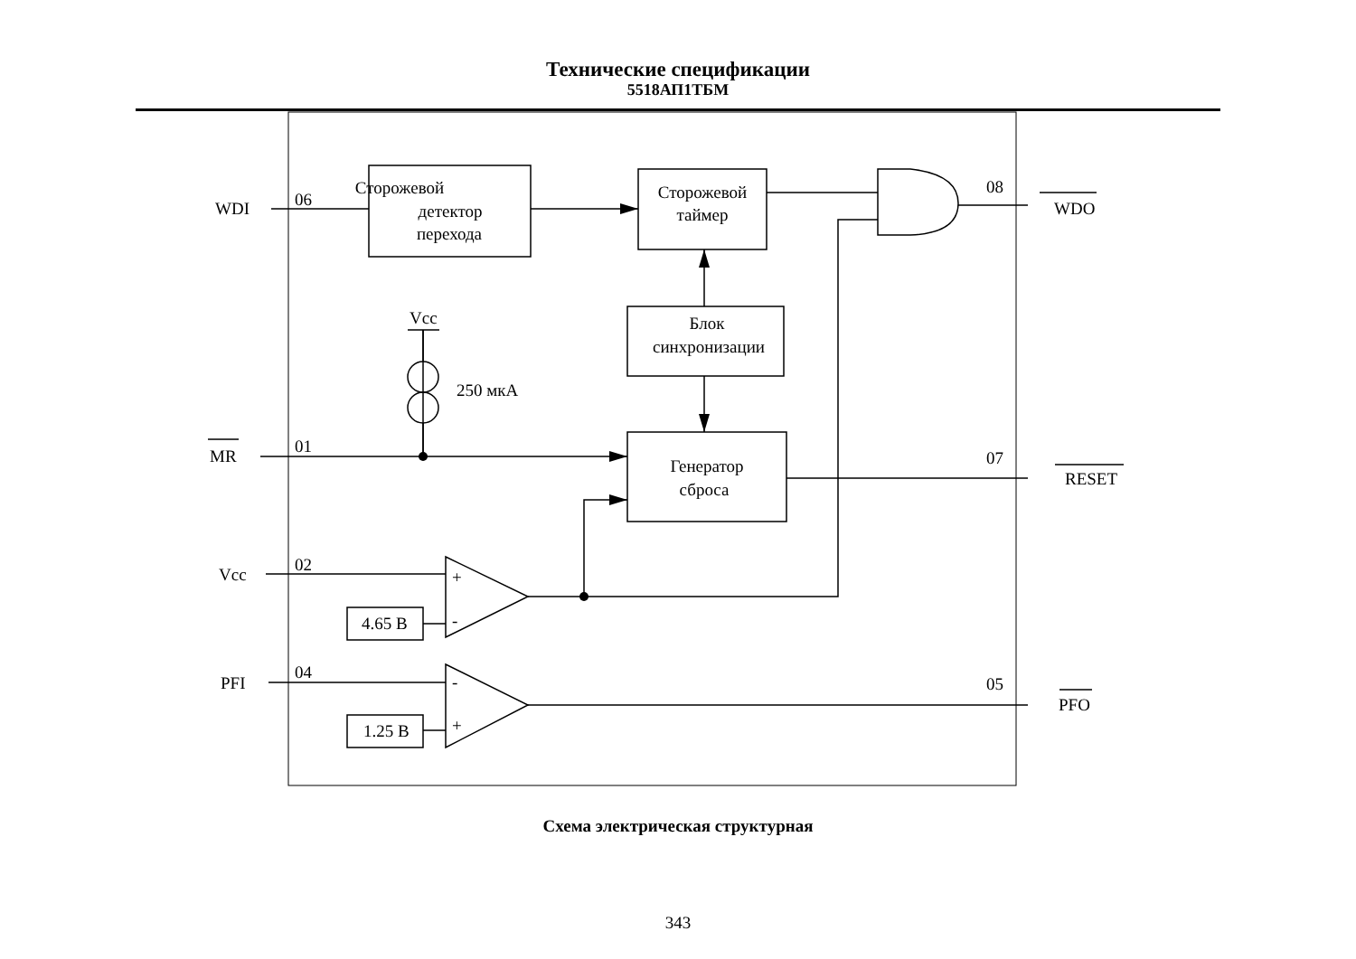Технические спецификации
5518АП1ТБМ
WDI
06
Сторожевой
детектор
перехода
Сторожевой
таймер
08
WDO
Vcc
Блок
синхронизации
250 мкА
MR
01
Генератор
сброса
07
RESET
Vcc
02
+
-
4.65 В
PFI
04
-
+
1.25 В
05
PFO
Схема электрическая структурная
343